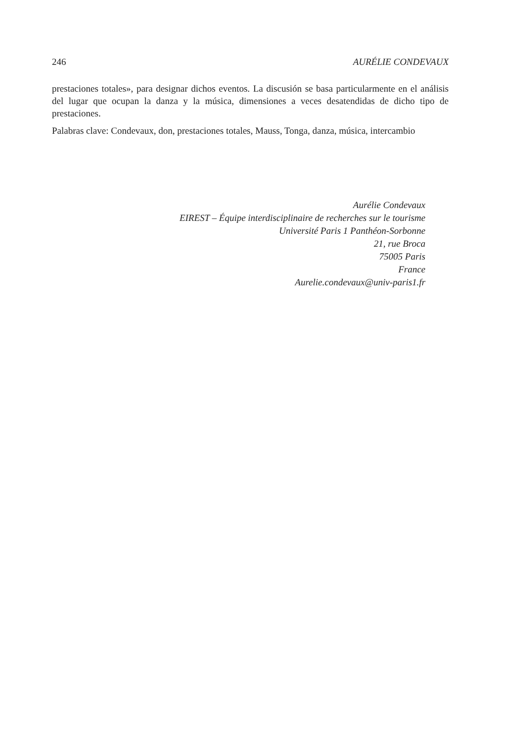246 AURÉLIE CONDEVAUX
prestaciones totales», para designar dichos eventos. La discusión se basa particularmente en el análisis del lugar que ocupan la danza y la música, dimensiones a veces desatendidas de dicho tipo de prestaciones.
Palabras clave: Condevaux, don, prestaciones totales, Mauss, Tonga, danza, música, intercambio
Aurélie Condevaux
EIREST – Équipe interdisciplinaire de recherches sur le tourisme
Université Paris 1 Panthéon-Sorbonne
21, rue Broca
75005 Paris
France
Aurelie.condevaux@univ-paris1.fr